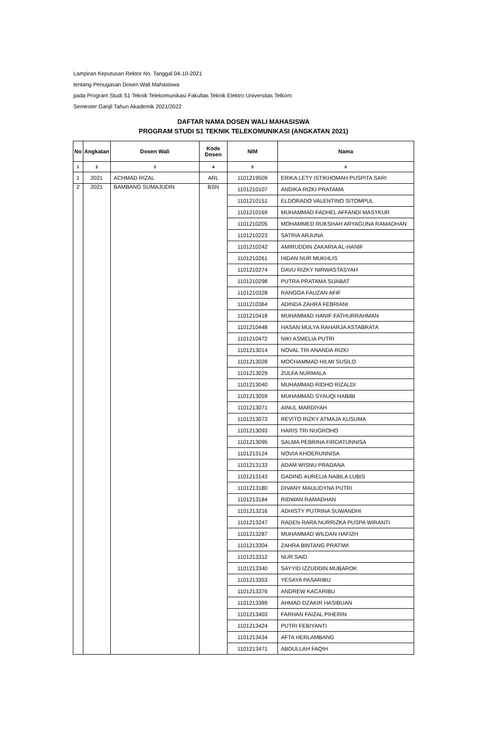Lampiran Keputusan Rektor No. Tanggal 04-10-2021
tentang Penugasan Dosen Wali Mahasiswa
pada Program Studi S1 Teknik Telekomunikasi Fakultas Teknik Elektro Universitas Telkom
Semester Ganjil Tahun Akademik 2021/2022
DAFTAR NAMA DOSEN WALI MAHASISWA
PROGRAM STUDI S1 TEKNIK TELEKOMUNIKASI (ANGKATAN 2021)
| No | Angkatan | Dosen Wali | Kode Dosen | NIM | Nama |
| --- | --- | --- | --- | --- | --- |
| 1 | 2 | 3 | 4 | 5 | 6 |
| 1 | 2021 | ACHMAD RIZAL | ARL | 1101219509 | ERIKA LETY ISTIKHOMAH PUSPITA SARI |
| 2 | 2021 | BAMBANG SUMAJUDIN | BSN | 1101210107 | ANDIKA RIZKI PRATAMA |
| | | | | 1101210151 | ELDORADO VALENTINO SITOMPUL |
| | | | | 1101210169 | MUHAMMAD FADHEL AFFANDI MASYKUR |
| | | | | 1101210205 | MOHAMMED RUKSHAH ARYAGUNA RAMADHAN |
| | | | | 1101210223 | SATRIA ARJUNA |
| | | | | 1101210242 | AMIRUDDIN ZAKARIA AL-HANIF |
| | | | | 1101210261 | HIDAN NUR MUKHLIS |
| | | | | 1101210274 | DAVU RIZKY NIRWASTASYAH |
| | | | | 1101210298 | PUTRA PRATAMA SIJABAT |
| | | | | 1101210328 | RANGGA FAUZAN AFIF |
| | | | | 1101210364 | ADINDA ZAHRA FEBRIANI |
| | | | | 1101210418 | MUHAMMAD HANIF FATHURRAHMAN |
| | | | | 1101210448 | HASAN MULYA RAHARJA ASTABRATA |
| | | | | 1101210472 | NIKI ASMELIA PUTRI |
| | | | | 1101213014 | NOVAL TRI ANANDA RIZKI |
| | | | | 1101213028 | MOCHAMMAD HILMI SUSILO |
| | | | | 1101213029 | ZULFA NURMALA |
| | | | | 1101213040 | MUHAMMAD RIDHO RIZALDI |
| | | | | 1101213059 | MUHAMMAD SYAUQI HABIBI |
| | | | | 1101213071 | AINUL MARDIYAH |
| | | | | 1101213073 | REVITO RIZKY ATMAJA KUSUMA |
| | | | | 1101213093 | HARIS TRI NUGROHO |
| | | | | 1101213095 | SALMA PEBRINA FIRDATUNNISA |
| | | | | 1101213124 | NOVIA KHOERUNNISA |
| | | | | 1101213133 | ADAM WISNU PRADANA |
| | | | | 1101213143 | GADING AURELIA NABILA LUBIS |
| | | | | 1101213180 | DIVANY MAULIDYNA PUTRI |
| | | | | 1101213184 | RIDWAN RAMADHAN |
| | | | | 1101213216 | ADHISTY PUTRINA SUWANDHI |
| | | | | 1101213247 | RADEN RARA NURRIZKA PUSPA WIRANTI |
| | | | | 1101213287 | MUHAMMAD WILDAN HAFIZH |
| | | | | 1101213304 | ZAHRA BINTANG PRATIWI |
| | | | | 1101213312 | NUR SAID |
| | | | | 1101213340 | SAYYID IZZUDDIN MUBAROK |
| | | | | 1101213353 | YESAYA PASARIBU |
| | | | | 1101213376 | ANDREW KACARIBU |
| | | | | 1101213389 | AHMAD DZAKIR HASIBUAN |
| | | | | 1101213403 | FARHAN FAIZAL PIHERIN |
| | | | | 1101213424 | PUTRI FEBIYANTI |
| | | | | 1101213434 | AFTA HERLAMBANG |
| | | | | 1101213471 | ABDULLAH FAQIH |